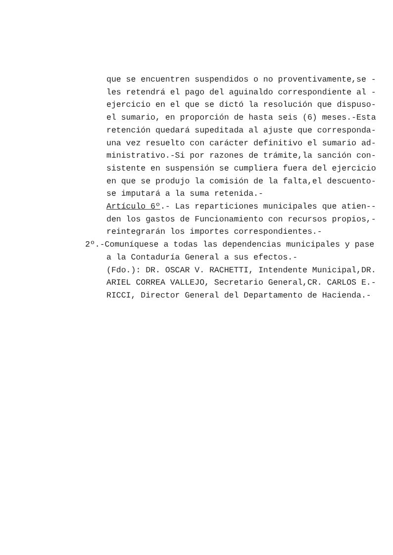que se encuentren suspendidos o no proventivamente,se -
les retendrá el pago del aguinaldo correspondiente al -
ejercicio en el que se dictó la resolución que dispuso-
el sumario, en proporción de hasta seis (6) meses.-Esta
retención quedará supeditada al ajuste que corresponda-
una vez resuelto con carácter definitivo el sumario ad-
ministrativo.-Si por razones de trámite,la sanción con-
sistente en suspensión se cumpliera fuera del ejercicio
en que se produjo la comisión de la falta,el descuento-
se imputará a la suma retenida.-
Artículo 6º.- Las reparticiones municipales que atien--
den los gastos de Funcionamiento con recursos propios,-
reintegrarán los importes correspondientes.-
2º.-Comuníquese a todas las dependencias municipales y pase
a la Contaduría General a sus efectos.-
(Fdo.): DR. OSCAR V. RACHETTI, Intendente Municipal,DR.
ARIEL CORREA VALLEJO, Secretario General,CR. CARLOS E.-
RICCI, Director General del Departamento de Hacienda.-